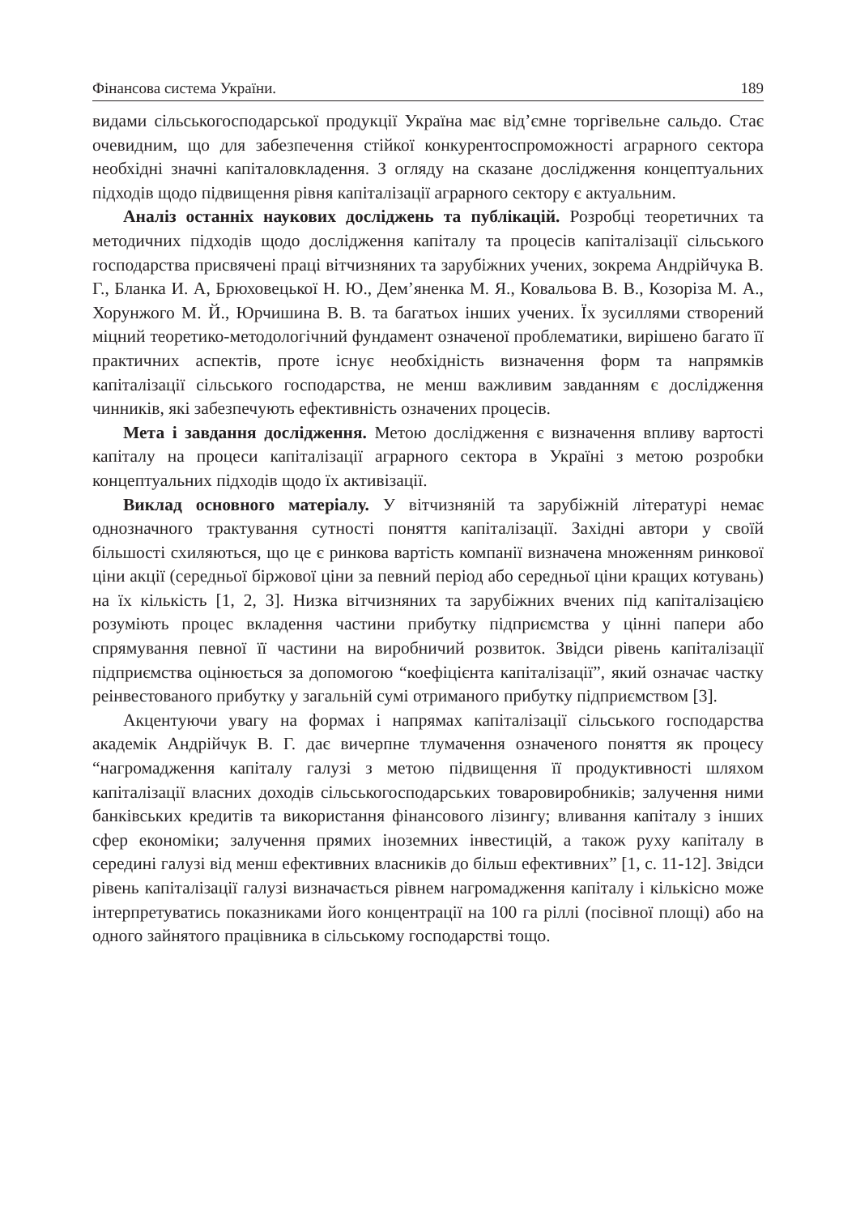Фінансова система України. 189
видами сільськогосподарської продукції Україна має від’ємне торгівельне сальдо. Стає очевидним, що для забезпечення стійкої конкурентоспроможності аграрного сектора необхідні значні капіталовкладення. З огляду на сказане дослідження концептуальних підходів щодо підвищення рівня капіталізації аграрного сектору є актуальним.
Аналіз останніх наукових досліджень та публікацій. Розробці теоретичних та методичних підходів щодо дослідження капіталу та процесів капіталізації сільського господарства присвячені праці вітчизняних та зарубіжних учених, зокрема Андрійчука В. Г., Бланка И. А, Брюховецької Н. Ю., Дем’яненка М. Я., Ковальова В. В., Козоріза М. А., Хорунжого М. Й., Юрчишина В. В. та багатьох інших учених. Їх зусиллями створений міцний теоретико-методологічний фундамент означеної проблематики, вирішено багато її практичних аспектів, проте існує необхідність визначення форм та напрямків капіталізації сільського господарства, не менш важливим завданням є дослідження чинників, які забезпечують ефективність означених процесів.
Мета і завдання дослідження. Метою дослідження є визначення впливу вартості капіталу на процеси капіталізації аграрного сектора в Україні з метою розробки концептуальних підходів щодо їх активізації.
Виклад основного матеріалу. У вітчизняній та зарубіжній літературі немає однозначного трактування сутності поняття капіталізації. Західні автори у своїй більшості схиляються, що це є ринкова вартість компанії визначена множенням ринкової ціни акції (середньої біржової ціни за певний період або середньої ціни кращих котувань) на їх кількість [1, 2, 3]. Низка вітчизняних та зарубіжних вчених під капіталізацією розуміють процес вкладення частини прибутку підприємства у цінні папери або спрямування певної її частини на виробничий розвиток. Звідси рівень капіталізації підприємства оцінюється за допомогою “коефіцієнта капіталізації”, який означає частку реінвестованого прибутку у загальній сумі отриманого прибутку підприємством [3].
Акцентуючи увагу на формах і напрямах капіталізації сільського господарства академік Андрійчук В. Г. дає вичерпне тлумачення означеного поняття як процесу “нагромадження капіталу галузі з метою підвищення її продуктивності шляхом капіталізації власних доходів сільськогосподарських товаровиробників; залучення ними банківських кредитів та використання фінансового лізингу; вливання капіталу з інших сфер економіки; залучення прямих іноземних інвестицій, а також руху капіталу в середині галузі від менш ефективних власників до більш ефективних” [1, с. 11-12]. Звідси рівень капіталізації галузі визначається рівнем нагромадження капіталу і кількісно може інтерпретуватись показниками його концентрації на 100 га ріллі (посівної площі) або на одного зайнятого працівника в сільському господарстві тощо.